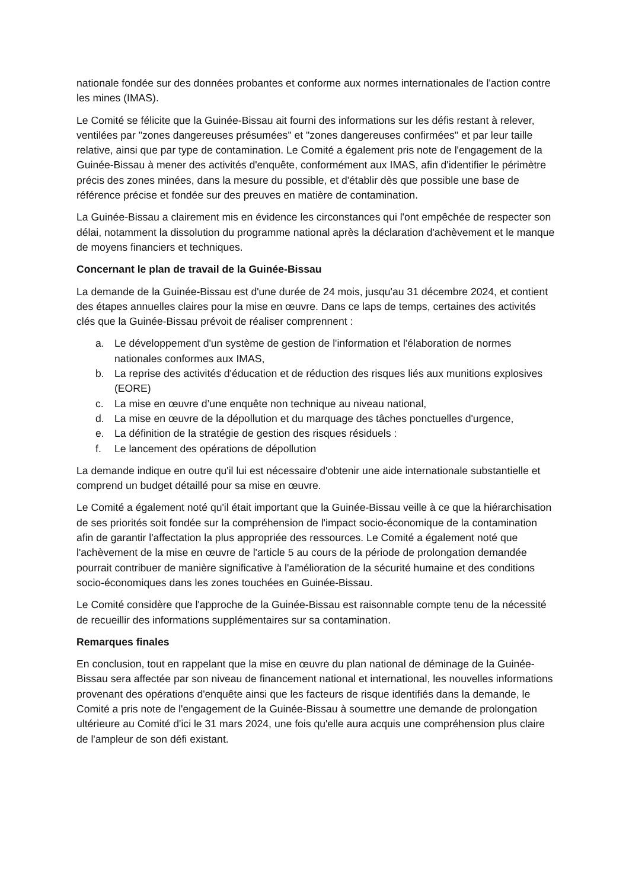nationale fondée sur des données probantes et conforme aux normes internationales de l'action contre les mines (IMAS).
Le Comité se félicite que la Guinée-Bissau ait fourni des informations sur les défis restant à relever, ventilées par "zones dangereuses présumées" et "zones dangereuses confirmées" et par leur taille relative, ainsi que par type de contamination. Le Comité a également pris note de l'engagement de la Guinée-Bissau à mener des activités d'enquête, conformément aux IMAS, afin d'identifier le périmètre précis des zones minées, dans la mesure du possible, et d'établir dès que possible une base de référence précise et fondée sur des preuves en matière de contamination.
La Guinée-Bissau a clairement mis en évidence les circonstances qui l'ont empêchée de respecter son délai, notamment la dissolution du programme national après la déclaration d'achèvement et le manque de moyens financiers et techniques.
Concernant le plan de travail de la Guinée-Bissau
La demande de la Guinée-Bissau est d'une durée de 24 mois, jusqu'au 31 décembre 2024, et contient des étapes annuelles claires pour la mise en œuvre. Dans ce laps de temps, certaines des activités clés que la Guinée-Bissau prévoit de réaliser comprennent :
a. Le développement d'un système de gestion de l'information et l'élaboration de normes nationales conformes aux IMAS,
b. La reprise des activités d'éducation et de réduction des risques liés aux munitions explosives (EORE)
c. La mise en œuvre d’une enquête non technique au niveau national,
d. La mise en œuvre de la dépollution et du marquage des tâches ponctuelles d'urgence,
e. La définition de la stratégie de gestion des risques résiduels :
f. Le lancement des opérations de dépollution
La demande indique en outre qu'il lui est nécessaire d'obtenir une aide internationale substantielle et comprend un budget détaillé pour sa mise en œuvre.
Le Comité a également noté qu'il était important que la Guinée-Bissau veille à ce que la hiérarchisation de ses priorités soit fondée sur la compréhension de l'impact socio-économique de la contamination afin de garantir l'affectation la plus appropriée des ressources. Le Comité a également noté que l'achèvement de la mise en œuvre de l'article 5 au cours de la période de prolongation demandée pourrait contribuer de manière significative à l'amélioration de la sécurité humaine et des conditions socio-économiques dans les zones touchées en Guinée-Bissau.
Le Comité considère que l'approche de la Guinée-Bissau est raisonnable compte tenu de la nécessité de recueillir des informations supplémentaires sur sa contamination.
Remarques finales
En conclusion, tout en rappelant que la mise en œuvre du plan national de déminage de la Guinée-Bissau sera affectée par son niveau de financement national et international, les nouvelles informations provenant des opérations d'enquête ainsi que les facteurs de risque identifiés dans la demande, le Comité a pris note de l'engagement de la Guinée-Bissau à soumettre une demande de prolongation ultérieure au Comité d'ici le 31 mars 2024, une fois qu'elle aura acquis une compréhension plus claire de l'ampleur de son défi existant.